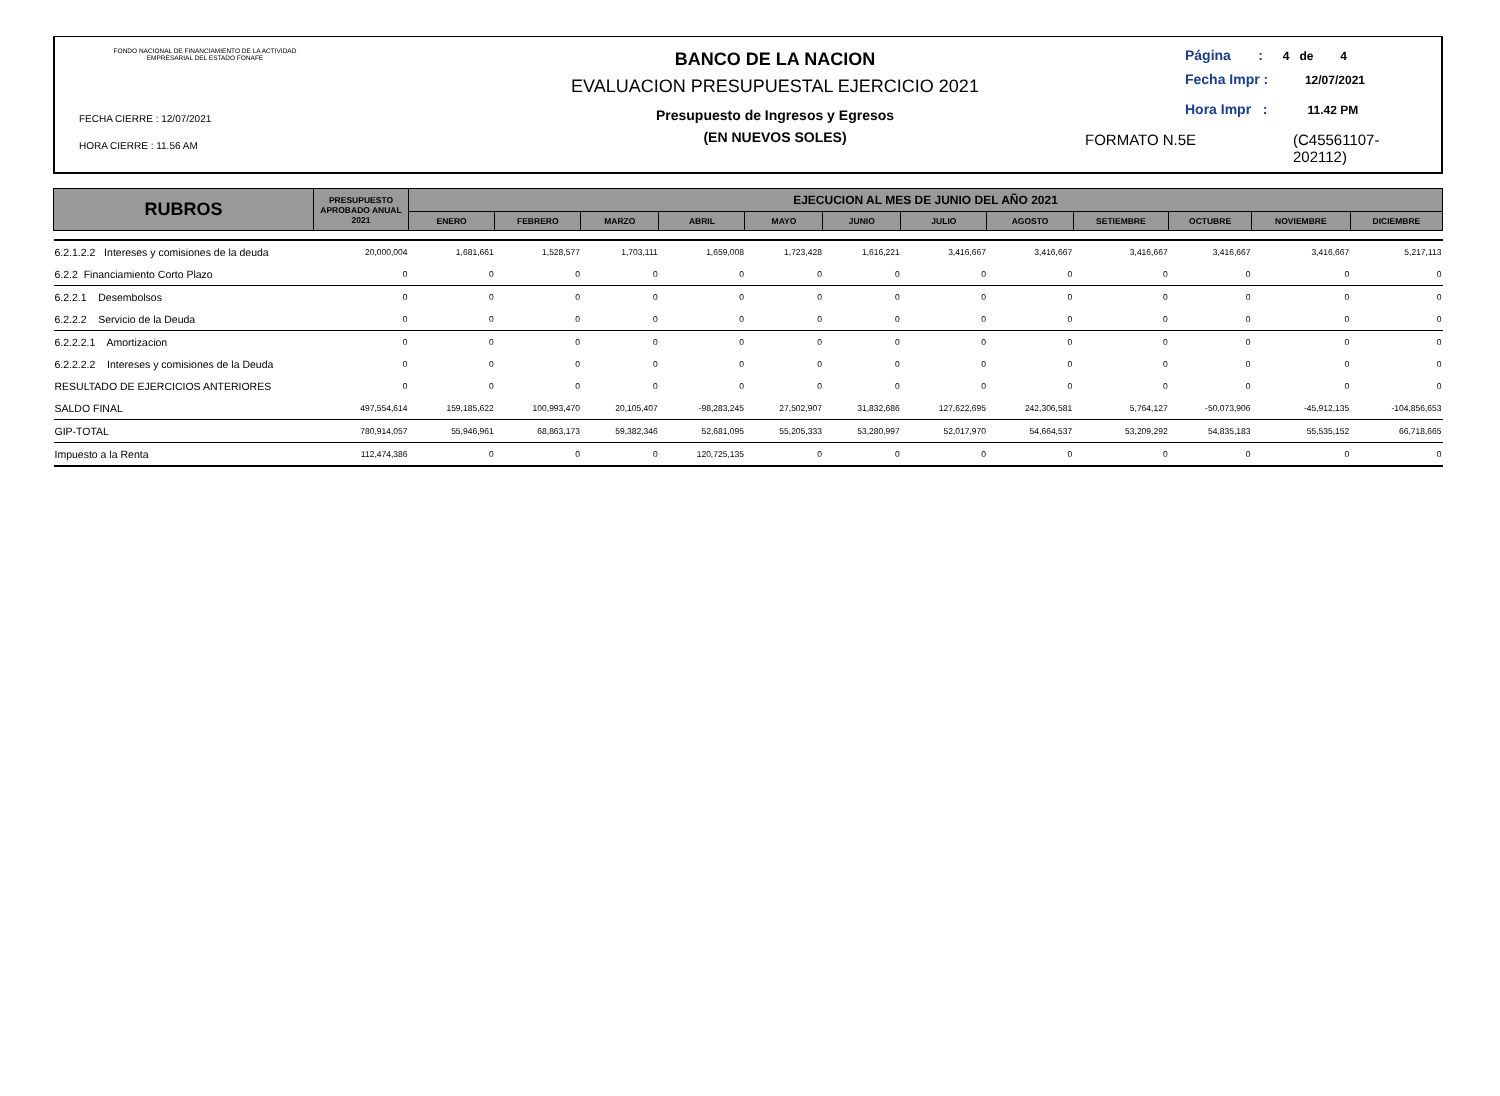FONDO NACIONAL DE FINANCIAMIENTO DE LA ACTIVIDAD
EMPRESARIAL DEL ESTADO FONAFE
FECHA CIERRE : 12/07/2021
HORA CIERRE : 11.56 AM
BANCO DE LA NACION
EVALUACION PRESUPUESTAL EJERCICIO 2021
Presupuesto de Ingresos y Egresos
(EN NUEVOS SOLES)
Página : 4 de 4
Fecha Impr : 12/07/2021
Hora Impr : 11.42 PM
FORMATO N.5E (C45561107-
202112)
| RUBROS | PRESUPUESTO APROBADO ANUAL 2021 | EJECUCION AL MES DE JUNIO DEL AÑO 2021 | | | | | | | | | | | |
| --- | --- | --- | --- | --- | --- | --- | --- | --- | --- | --- | --- | --- | --- |
| | | ENERO | FEBRERO | MARZO | ABRIL | MAYO | JUNIO | JULIO | AGOSTO | SETIEMBRE | OCTUBRE | NOVIEMBRE | DICIEMBRE |
| 6.2.1.2.2 Intereses y comisiones de la deuda | 20,000,004 | 1,681,661 | 1,528,577 | 1,703,111 | 1,659,008 | 1,723,428 | 1,616,221 | 3,416,667 | 3,416,667 | 3,416,667 | 3,416,667 | 3,416,667 | 5,217,113 |
| 6.2.2 Financiamiento Corto Plazo | 0 | 0 | 0 | 0 | 0 | 0 | 0 | 0 | 0 | 0 | 0 | 0 | 0 |
| 6.2.2.1 Desembolsos | 0 | 0 | 0 | 0 | 0 | 0 | 0 | 0 | 0 | 0 | 0 | 0 | 0 |
| 6.2.2.2 Servicio de la Deuda | 0 | 0 | 0 | 0 | 0 | 0 | 0 | 0 | 0 | 0 | 0 | 0 | 0 |
| 6.2.2.2.1 Amortizacion | 0 | 0 | 0 | 0 | 0 | 0 | 0 | 0 | 0 | 0 | 0 | 0 | 0 |
| 6.2.2.2.2 Intereses y comisiones de la Deuda | 0 | 0 | 0 | 0 | 0 | 0 | 0 | 0 | 0 | 0 | 0 | 0 | 0 |
| RESULTADO DE EJERCICIOS ANTERIORES | 0 | 0 | 0 | 0 | 0 | 0 | 0 | 0 | 0 | 0 | 0 | 0 | 0 |
| SALDO FINAL | 497,554,614 | 159,185,622 | 100,993,470 | 20,105,407 | -98,283,245 | 27,502,907 | 31,832,686 | 127,622,695 | 242,306,581 | 5,764,127 | -50,073,906 | -45,912,135 | -104,856,653 |
| GIP-TOTAL | 780,914,057 | 55,946,961 | 68,863,173 | 59,382,346 | 52,681,095 | 55,205,333 | 53,280,997 | 52,017,970 | 54,664,537 | 53,209,292 | 54,835,183 | 55,535,152 | 66,718,665 |
| Impuesto a la Renta | 112,474,386 | 0 | 0 | 0 | 120,725,135 | 0 | 0 | 0 | 0 | 0 | 0 | 0 | 0 |